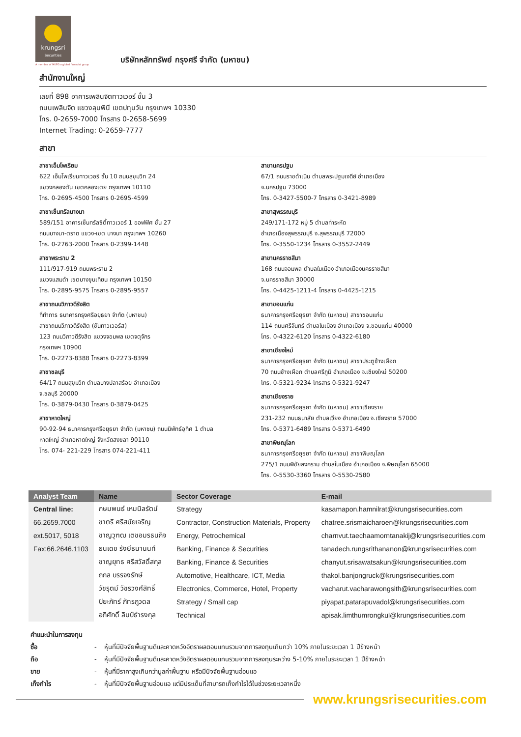krungsri
Securities
A member of MUFG a global financial group
บริษัทหลักทรัพย์ กรุงศรี จำกัด (มหาชน)
สำนักงานใหญ่
เลขที่ 898 อาคารเพลินจิตทาวเวอร์ ชั้น 3
ถนนเพลินจิต แขวงลุมพินี เขตปทุมวัน กรุงเทพฯ 10330
โทร. 0-2659-7000 โทรสาร 0-2658-5699
Internet Trading: 0-2659-7777
สาขา
สาขาเอ็มโพเรียม
622 เอ็มโพเรียมทาวเวอร์ ชั้น 10 ถนนสุขุมวิท 24
แขวงคลองตัน เขตคลองเตย กรุงเทพฯ 10110
โทร. 0-2695-4500 โทรสาร 0-2695-4599
สาขาเซ็นทรัลบางนา
589/151 อาคารเซ็นทรัลซิตี้ทาวเวอร์ 1 ออฟฟิศ ชั้น 27
ถนนบางนา-ตราด แขวง-เขต บางนา กรุงเทพฯ 10260
โทร. 0-2763-2000 โทรสาร 0-2399-1448
สาขาพระราม 2
111/917-919 ถนนพระราม 2
แขวงแสมดำ เขตบางขุนเทียน กรุงเทพฯ 10150
โทร. 0-2895-9575 โทรสาร 0-2895-9557
สาขาถนนวิภาวดีรังสิต
ที่ทำการ ธนาคารกรุงศรีอยุธยา จำกัด (มหาชน)
สาขาถนนวิภาวดีรังสิต (ซันทาวเวอร์ส)
123 ถนนวิภาวดีรังสิต แขวงจอมพล เขตจตุจักร
กรุงเทพฯ 10900
โทร. 0-2273-8388 โทรสาร 0-2273-8399
สาขาชลบุรี
64/17 ถนนสุขุมวิท ตำบลบางปลาสร้อย อำเภอเมือง
จ.ชลบุรี 20000
โทร. 0-3879-0430 โทรสาร 0-3879-0425
สาขาหาดใหญ่
90-92-94 ธนาคารกรุงศรีอยุธยา จำกัด (มหาชน) ถนนนิพัทธ์อุทิศ 1 ตำบล
หาดใหญ่ อำเภอหาดใหญ่ จังหวัดสงขลา 90110
โทร. 074- 221-229 โทรสาร 074-221-411
สาขานครปฐม
67/1 ถนนราชดำเนิน ตำบลพระปฐมเจดีย์ อำเภอเมือง
จ.นครปฐม 73000
โทร. 0-3427-5500-7 โทรสาร 0-3421-8989
สาขาสุพรรณบุรี
249/171-172 หมู่ 5 ตำบลท่าระหัด
อำเภอเมืองสุพรรณบุรี จ.สุพรรณบุรี 72000
โทร. 0-3550-1234 โทรสาร 0-3552-2449
สาขานครราชสีมา
168 ถนนจอมพล ตำบลในเมือง อำเภอเมืองนครราชสีมา
จ.นครราชสีมา 30000
โทร. 0-4425-1211-4 โทรสาร 0-4425-1215
สาขาขอนแก่น
ธนาคารกรุงศรีอยุธยา จำกัด (มหาชน) สาขาขอนแก่น
114 ถนนศรีจันทร์ ตำบลในเมือง อำเภอเมือง จ.ขอนแก่น 40000
โทร. 0-4322-6120 โทรสาร 0-4322-6180
สาขาเชียงใหม่
ธนาคารกรุงศรีอยุธยา จำกัด (มหาชน) สาขาประตูช้างเผือก
70 ถนนช้างเผือก ตำบลศรีภูมิ อำเภอเมือง จ.เชียงใหม่ 50200
โทร. 0-5321-9234 โทรสาร 0-5321-9247
สาขาเชียงราย
ธนาคารกรุงศรีอยุธยา จำกัด (มหาชน) สาขาเชียงราย
231-232 ถนนธนาลัย ตำบลเวียง อำเภอเมือง จ.เชียงราย 57000
โทร. 0-5371-6489 โทรสาร 0-5371-6490
สาขาพิษณุโลก
ธนาคารกรุงศรีอยุธยา จำกัด (มหาชน) สาขาพิษณุโลก
275/1 ถนนพิชัยสงคราม ตำบลในเมือง อำเภอเมือง จ.พิษณุโลก 65000
โทร. 0-5530-3360 โทรสาร 0-5530-2580
| Analyst Team | Name | Sector Coverage | E-mail |
| --- | --- | --- | --- |
| Central line: | กษมพนธ์ เหมนิลรัตน์ | Strategy | kasamapon.hamnilrat@krungsrisecurities.com |
| 66.2659.7000 | ชาตรี ศรีสมัยเจริญ | Contractor, Construction Materials, Property | chatree.srismaicharoen@krungsrisecurities.com |
| ext.5017, 5018 | ชาญวุฑฒ เตชอมรธนกิจ | Energy, Petrochemical | charnvut.taechaamorntanakij@krungsrisecurities.com |
| Fax:66.2646.1103 | ธนเดช รังษีธนานนท์ | Banking, Finance & Securities | tanadech.rungsrithananon@krungsrisecurities.com |
| | ชาญยุทธ ศรีสวัสดิ์สกุล | Banking, Finance & Securities | chanyut.srisawatsakun@krungsrisecurities.com |
| | ถกล บรรจงรักษ์ | Automotive, Healthcare, ICT, Media | thakol.banjongruck@krungsrisecurities.com |
| | วัชรุตม์ วัชรวงศ์สิทธิ์ | Electronics, Commerce, Hotel, Property | vacharut.vacharawongsith@krungsrisecurities.com |
| | ปิยะภัทร์ ภัทรภูวดล | Strategy / Small cap | piyapat.patarapuvadol@krungsrisecurities.com |
| | อภิศักดิ์ ลิมป์ธำรงกุล | Technical | apisak.limthumrongkul@krungsrisecurities.com |
คำแนะนำในการลงทุน
ซื้อ - หุ้นที่มีปัจจัยพื้นฐานดีและคาดหวังอัตราผลตอบแทนรวมจากการลงทุนเกินกว่า 10% ภายในระยะเวลา 1 ปีข้างหน้า
ถือ - หุ้นที่มีปัจจัยพื้นฐานดีและคาดหวังอัตราผลตอบแทนรวมจากการลงทุนระหว่าง 5-10% ภายในระยะเวลา 1 ปีข้างหน้า
ขาย - หุ้นที่มีราคาสูงเกินกว่ามูลค่าพื้นฐาน หรือมีปัจจัยพื้นฐานอ่อนแอ
เก็งกำไร - หุ้นที่มีปัจจัยพื้นฐานอ่อนแอ แต่มีประเด็นที่สามารถเก็งกำไรได้ในช่วงระยะเวลาหนึ่ง
www.krungsrisecurities.com